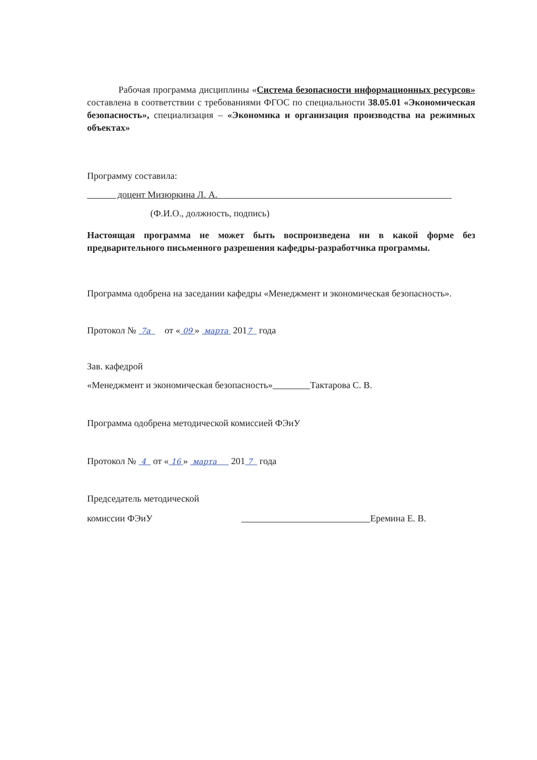Рабочая программа дисциплины «Система безопасности информационных ресурсов» составлена в соответствии с требованиями ФГОС по специальности 38.05.01 «Экономическая безопасность», специализация – «Экономика и организация производства на режимных объектах»
Программу составила:
доцент Мизюркина Л. А.
(Ф.И.О., должность, подпись)
Настоящая программа не может быть воспроизведена ни в какой форме без предварительного письменного разрешения кафедры-разработчика программы.
Программа одобрена на заседании кафедры «Менеджмент и экономическая безопасность».
Протокол № 7а от « 09 » марта 2017 года
Зав. кафедрой
«Менеджмент и экономическая безопасность» Тактарова С. В.
Программа одобрена методической комиссией ФЭиУ
Протокол № 4 от « 16 » марта 201 7 года
Председатель методической
комиссии ФЭиУ Еремина Е. В.